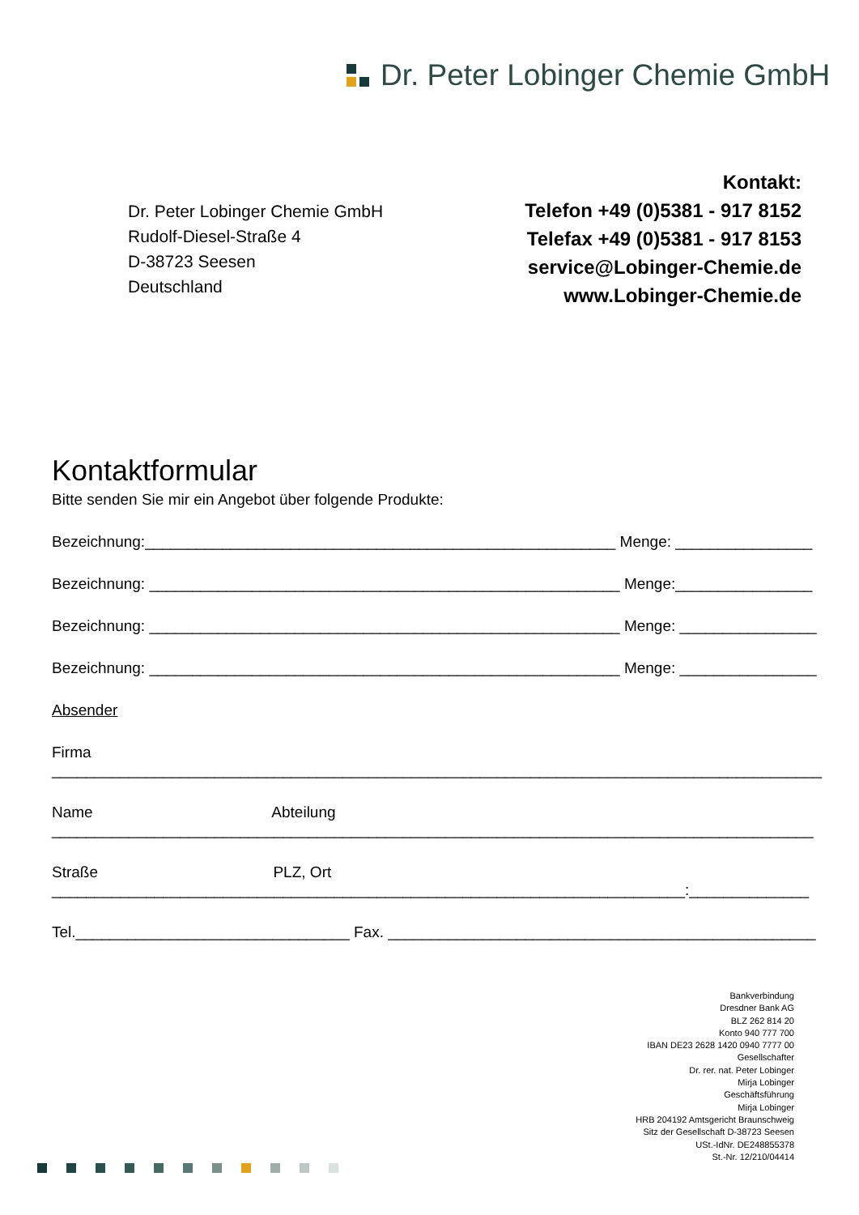Dr. Peter Lobinger Chemie GmbH
Kontakt:
Telefon +49 (0)5381 - 917 8152
Telefax +49 (0)5381 - 917 8153
service@Lobinger-Chemie.de
www.Lobinger-Chemie.de
Dr. Peter Lobinger Chemie GmbH
Rudolf-Diesel-Straße 4
D-38723 Seesen
Deutschland
Kontaktformular
Bitte senden Sie mir ein Angebot über folgende Produkte:
Bezeichnung:_______________________________________________________ Menge: ________________
Bezeichnung: _______________________________________________________ Menge:________________
Bezeichnung: _______________________________________________________ Menge: ________________
Bezeichnung: _______________________________________________________ Menge: ________________
Absender
Firma
__________________________________________________________________________________________
Name Abteilung
_________________________________________________________________________________________
Straße PLZ, Ort
__________________________________________________________________________:______________
Tel.________________________________ Fax. __________________________________________________
Bankverbindung
Dresdner Bank AG
BLZ 262 814 20
Konto 940 777 700
IBAN DE23 2628 1420 0940 7777 00
Gesellschafter
Dr. rer. nat. Peter Lobinger
Mirja Lobinger
Geschäftsführung
Mirja Lobinger
HRB 204192 Amtsgericht Braunschweig
Sitz der Gesellschaft D-38723 Seesen
USt.-IdNr. DE248855378
St.-Nr. 12/210/04414